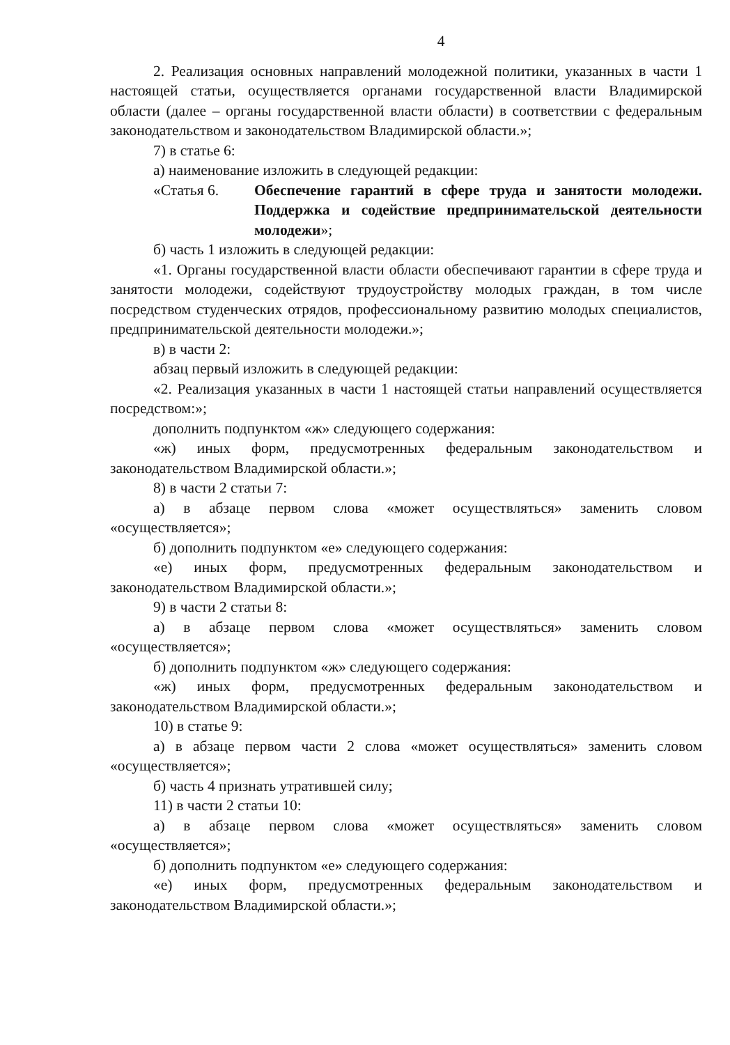4
2. Реализация основных направлений молодежной политики, указанных в части 1 настоящей статьи, осуществляется органами государственной власти Владимирской области (далее – органы государственной власти области) в соответствии с федеральным законодательством и законодательством Владимирской области.»;
7) в статье 6:
а) наименование изложить в следующей редакции:
«Статья 6. Обеспечение гарантий в сфере труда и занятости молодежи. Поддержка и содействие предпринимательской деятельности молодежи»;
б) часть 1 изложить в следующей редакции:
«1. Органы государственной власти области обеспечивают гарантии в сфере труда и занятости молодежи, содействуют трудоустройству молодых граждан, в том числе посредством студенческих отрядов, профессиональному развитию молодых специалистов, предпринимательской деятельности молодежи.»;
в) в части 2:
абзац первый изложить в следующей редакции:
«2. Реализация указанных в части 1 настоящей статьи направлений осуществляется посредством:»;
дополнить подпунктом «ж» следующего содержания:
«ж) иных форм, предусмотренных федеральным законодательством и законодательством Владимирской области.»;
8) в части 2 статьи 7:
а) в абзаце первом слова «может осуществляться» заменить словом «осуществляется»;
б) дополнить подпунктом «е» следующего содержания:
«е) иных форм, предусмотренных федеральным законодательством и законодательством Владимирской области.»;
9) в части 2 статьи 8:
а) в абзаце первом слова «может осуществляться» заменить словом «осуществляется»;
б) дополнить подпунктом «ж» следующего содержания:
«ж) иных форм, предусмотренных федеральным законодательством и законодательством Владимирской области.»;
10) в статье 9:
а) в абзаце первом части 2 слова «может осуществляться» заменить словом «осуществляется»;
б) часть 4 признать утратившей силу;
11) в части 2 статьи 10:
а) в абзаце первом слова «может осуществляться» заменить словом «осуществляется»;
б) дополнить подпунктом «е» следующего содержания:
«е) иных форм, предусмотренных федеральным законодательством и законодательством Владимирской области.»;